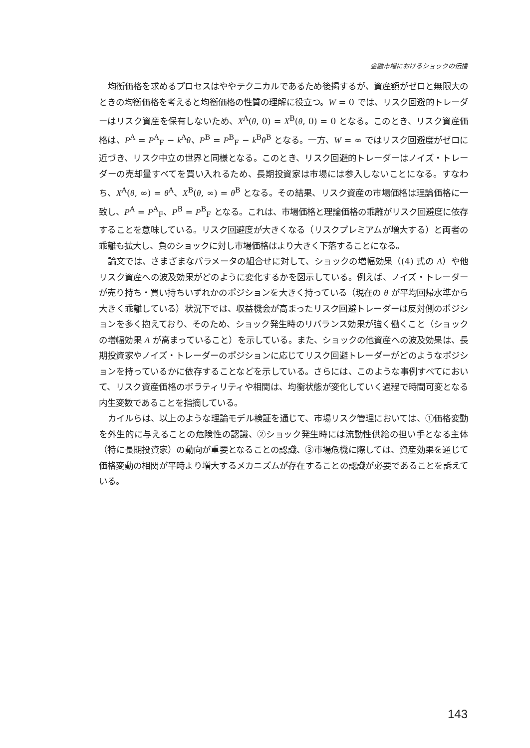金融市場におけるショックの伝播
均衡価格を求めるプロセスはややテクニカルであるため後掲するが、資産額がゼロと無限大のときの均衡価格を考えると均衡価格の性質の理解に役立つ。W = 0 では、リスク回避的トレーダーはリスク資産を保有しないため、X<sup>A</sup>(θ, 0) = X<sup>B</sup>(θ, 0) = 0 となる。このとき、リスク資産価格は、P<sup>A</sup> = P<sup>A</sup><sub>F</sub> − k<sup>A</sup>θ、P<sup>B</sup> = P<sup>B</sup><sub>F</sub> − k<sup>B</sup>θ<sup>B</sup> となる。一方、W = ∞ ではリスク回避度がゼロに近づき、リスク中立の世界と同様となる。このとき、リスク回避的トレーダーはノイズ・トレーダーの売却量すべてを買い入れるため、長期投資家は市場には参入しないことになる。すなわち、X<sup>A</sup>(θ, ∞) = θ<sup>A</sup>、X<sup>B</sup>(θ, ∞) = θ<sup>B</sup> となる。その結果、リスク資産の市場価格は理論価格に一致し、P<sup>A</sup> = P<sup>A</sup><sub>F</sub>、P<sup>B</sup> = P<sup>B</sup><sub>F</sub> となる。これは、市場価格と理論価格の乖離がリスク回避度に依存することを意味している。リスク回避度が大きくなる（リスクプレミアムが増大する）と両者の乖離も拡大し、負のショックに対し市場価格はより大きく下落することになる。
論文では、さまざまなパラメータの組合せに対して、ショックの増幅効果（(4) 式の A）や他リスク資産への波及効果がどのように変化するかを図示している。例えば、ノイズ・トレーダーが売り持ち・買い持ちいずれかのポジションを大きく持っている（現在の θ が平均回帰水準から大きく乖離している）状況下では、収益機会が高まったリスク回避トレーダーは反対側のポジションを多く抱えており、そのため、ショック発生時のリバランス効果が強く働くこと（ショックの増幅効果 A が高まっていること）を示している。また、ショックの他資産への波及効果は、長期投資家やノイズ・トレーダーのポジションに応じてリスク回避トレーダーがどのようなポジションを持っているかに依存することなどを示している。さらには、このような事例すべてにおいて、リスク資産価格のボラティリティや相関は、均衡状態が変化していく過程で時間可変となる内生変数であることを指摘している。
カイルらは、以上のような理論モデル検証を通じて、市場リスク管理においては、①価格変動を外生的に与えることの危険性の認識、②ショック発生時には流動性供給の担い手となる主体（特に長期投資家）の動向が重要となることの認識、③市場危機に際しては、資産効果を通じて価格変動の相関が平時より増大するメカニズムが存在することの認識が必要であることを訴えている。
143